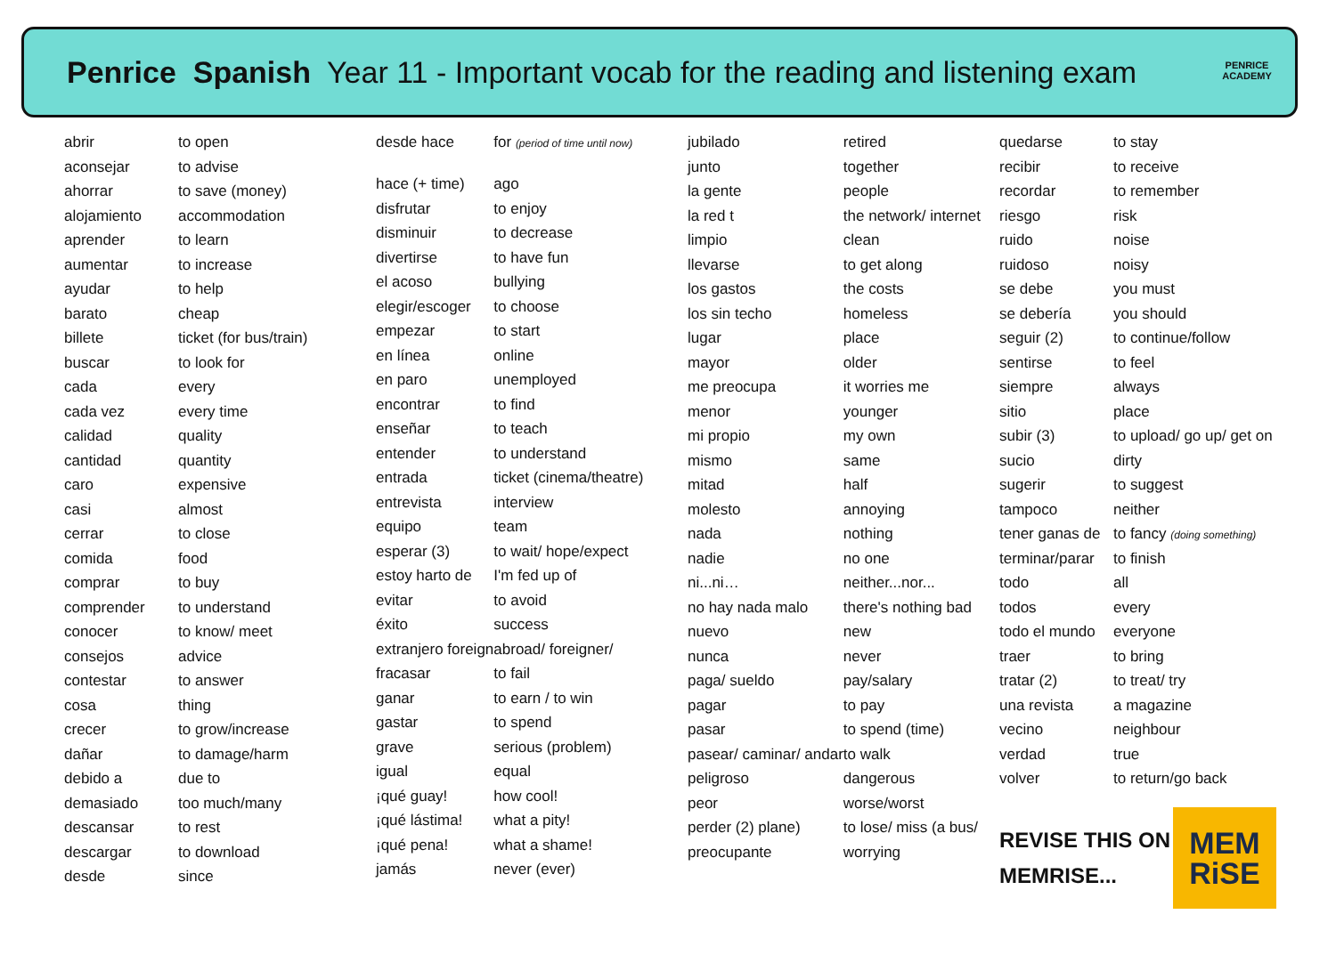Penrice Spanish Year 11 - Important vocab for the reading and listening exam
PENRICE ACADEMY
| abrir | to open |
| aconsejar | to advise |
| ahorrar | to save (money) |
| alojamiento | accommodation |
| aprender | to learn |
| aumentar | to increase |
| ayudar | to help |
| barato | cheap |
| billete | ticket (for bus/train) |
| buscar | to look for |
| cada | every |
| cada vez | every time |
| calidad | quality |
| cantidad | quantity |
| caro | expensive |
| casi | almost |
| cerrar | to close |
| comida | food |
| comprar | to buy |
| comprender | to understand |
| conocer | to know/ meet |
| consejos | advice |
| contestar | to answer |
| cosa | thing |
| crecer | to grow/increase |
| dañar | to damage/harm |
| debido a | due to |
| demasiado | too much/many |
| descansar | to rest |
| descargar | to download |
| desde | since |
| desde hace | for (period of time until now) |
| hace (+ time) | ago |
| disfrutar | to enjoy |
| disminuir | to decrease |
| divertirse | to have fun |
| el acoso | bullying |
| elegir/escoger | to choose |
| empezar | to start |
| en línea | online |
| en paro | unemployed |
| encontrar | to find |
| enseñar | to teach |
| entender | to understand |
| entrada | ticket (cinema/theatre) |
| entrevista | interview |
| equipo | team |
| esperar (3) | to wait/ hope/expect |
| estoy harto de | I'm fed up of |
| evitar | to avoid |
| éxito | success |
| extranjero foreign | abroad/ foreigner/ |
| fracasar | to fail |
| ganar | to earn / to win |
| gastar | to spend |
| grave | serious (problem) |
| igual | equal |
| ¡qué guay! | how cool! |
| ¡qué lástima! | what a pity! |
| ¡qué pena! | what a shame! |
| jamás | never (ever) |
| jubilado | retired |
| junto | together |
| la gente | people |
| la red t | the network/ internet |
| limpio | clean |
| llevarse | to get along |
| los gastos | the costs |
| los sin techo | homeless |
| lugar | place |
| mayor | older |
| me preocupa | it worries me |
| menor | younger |
| mi propio | my own |
| mismo | same |
| mitad | half |
| molesto | annoying |
| nada | nothing |
| nadie | no one |
| ni...ni… | neither...nor... |
| no hay nada malo | there's nothing bad |
| nuevo | new |
| nunca | never |
| paga/ sueldo | pay/salary |
| pagar | to pay |
| pasar | to spend (time) |
| pasear/ caminar/ andar | to walk |
| peligroso | dangerous |
| peor | worse/worst |
| perder (2) plane) | to lose/ miss (a bus/ |
| preocupante | worrying |
| quedarse | to stay |
| recibir | to receive |
| recordar | to remember |
| riesgo | risk |
| ruido | noise |
| ruidoso | noisy |
| se debe | you must |
| se debería | you should |
| seguir (2) | to continue/follow |
| sentirse | to feel |
| siempre | always |
| sitio | place |
| subir (3) | to upload/ go up/ get on |
| sucio | dirty |
| sugerir | to suggest |
| tampoco | neither |
| tener ganas de | to fancy (doing something) |
| terminar/parar | to finish |
| todo | all |
| todos | every |
| todo el mundo | everyone |
| traer | to bring |
| tratar (2) | to treat/ try |
| una revista | a magazine |
| vecino | neighbour |
| verdad | true |
| volver | to return/go back |
REVISE THIS ON MEMRISE...
MEM
RiSE